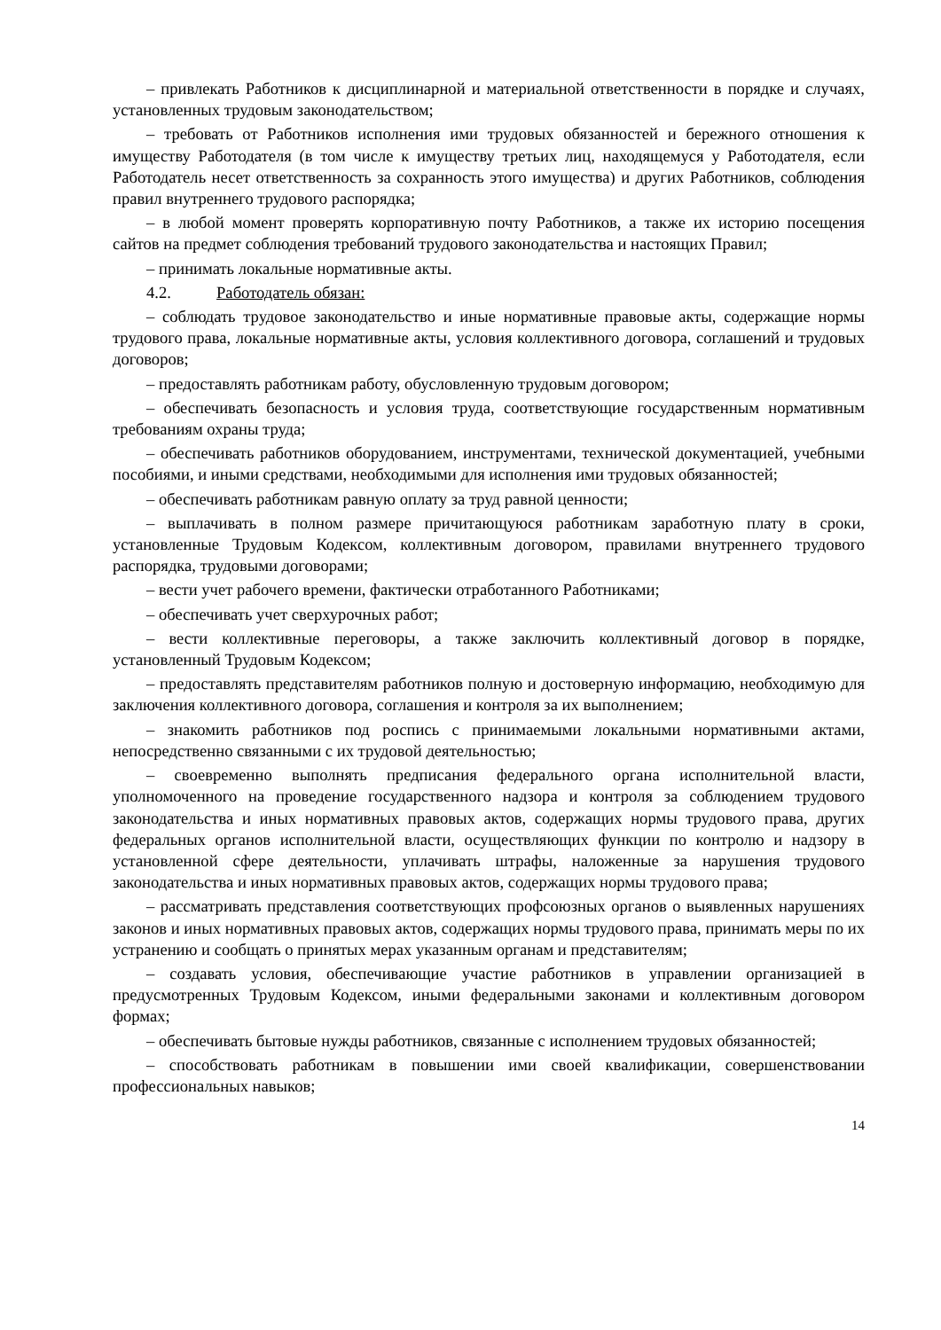– привлекать Работников к дисциплинарной и материальной ответственности в порядке и случаях, установленных трудовым законодательством;
– требовать от Работников исполнения ими трудовых обязанностей и бережного отношения к имуществу Работодателя (в том числе к имуществу третьих лиц, находящемуся у Работодателя, если Работодатель несет ответственность за сохранность этого имущества) и других Работников, соблюдения правил внутреннего трудового распорядка;
– в любой момент проверять корпоративную почту Работников, а также их историю посещения сайтов на предмет соблюдения требований трудового законодательства и настоящих Правил;
– принимать локальные нормативные акты.
4.2. Работодатель обязан:
– соблюдать трудовое законодательство и иные нормативные правовые акты, содержащие нормы трудового права, локальные нормативные акты, условия коллективного договора, соглашений и трудовых договоров;
– предоставлять работникам работу, обусловленную трудовым договором;
– обеспечивать безопасность и условия труда, соответствующие государственным нормативным требованиям охраны труда;
– обеспечивать работников оборудованием, инструментами, технической документацией, учебными пособиями, и иными средствами, необходимыми для исполнения ими трудовых обязанностей;
– обеспечивать работникам равную оплату за труд равной ценности;
– выплачивать в полном размере причитающуюся работникам заработную плату в сроки, установленные Трудовым Кодексом, коллективным договором, правилами внутреннего трудового распорядка, трудовыми договорами;
– вести учет рабочего времени, фактически отработанного Работниками;
– обеспечивать учет сверхурочных работ;
– вести коллективные переговоры, а также заключить коллективный договор в порядке, установленный Трудовым Кодексом;
– предоставлять представителям работников полную и достоверную информацию, необходимую для заключения коллективного договора, соглашения и контроля за их выполнением;
– знакомить работников под роспись с принимаемыми локальными нормативными актами, непосредственно связанными с их трудовой деятельностью;
– своевременно выполнять предписания федерального органа исполнительной власти, уполномоченного на проведение государственного надзора и контроля за соблюдением трудового законодательства и иных нормативных правовых актов, содержащих нормы трудового права, других федеральных органов исполнительной власти, осуществляющих функции по контролю и надзору в установленной сфере деятельности, уплачивать штрафы, наложенные за нарушения трудового законодательства и иных нормативных правовых актов, содержащих нормы трудового права;
– рассматривать представления соответствующих профсоюзных органов о выявленных нарушениях законов и иных нормативных правовых актов, содержащих нормы трудового права, принимать меры по их устранению и сообщать о принятых мерах указанным органам и представителям;
– создавать условия, обеспечивающие участие работников в управлении организацией в предусмотренных Трудовым Кодексом, иными федеральными законами и коллективным договором формах;
– обеспечивать бытовые нужды работников, связанные с исполнением трудовых обязанностей;
– способствовать работникам в повышении ими своей квалификации, совершенствовании профессиональных навыков;
14